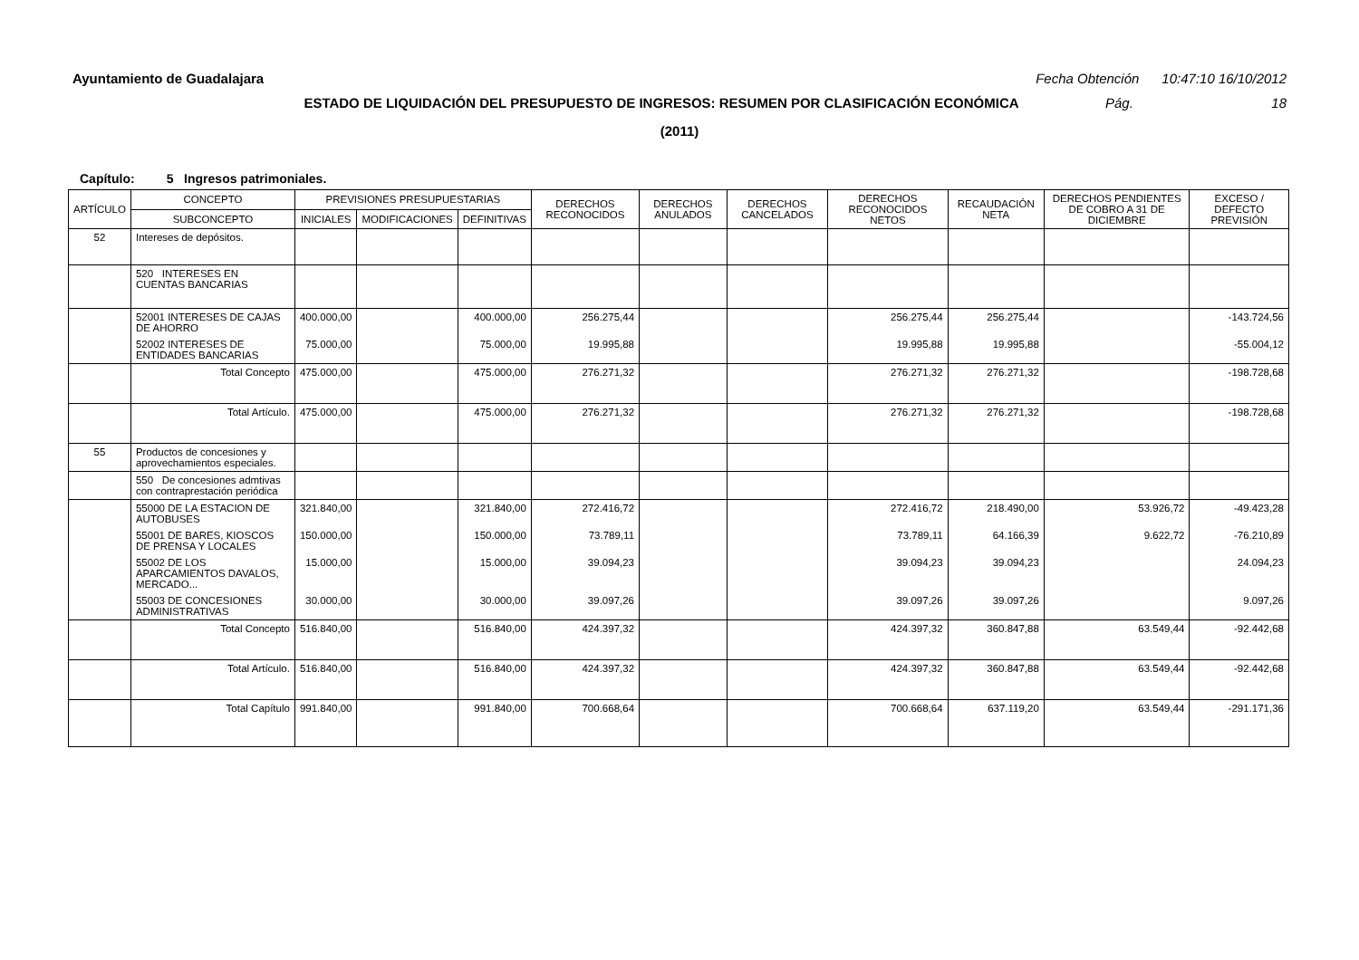Ayuntamiento de Guadalajara Fecha Obtención 10:47:10 16/10/2012
ESTADO DE LIQUIDACIÓN DEL PRESUPUESTO DE INGRESOS: RESUMEN POR CLASIFICACIÓN ECONÓMICA Pág. 18
(2011)
Capítulo: 5 Ingresos patrimoniales.
| ARTÍCULO | CONCEPTO | PREVISIONES PRESUPUESTARIAS | | | DERECHOS RECONOCIDOS | DERECHOS ANULADOS | DERECHOS CANCELADOS | DERECHOS RECONOCIDOS NETOS | RECAUDACIÓN NETA | DERECHOS PENDIENTES DE COBRO A 31 DE DICIEMBRE | EXCESO / DEFECTO PREVISIÓN |
| --- | --- | --- | --- | --- | --- | --- | --- | --- | --- | --- | --- |
| | SUBCONCEPTO | INICIALES | MODIFICACIONES | DEFINITIVAS | | | | | | | |
| 52 | Intereses de depósitos. | | | | | | | | | | |
| | 520 INTERESES EN CUENTAS BANCARIAS | | | | | | | | | | |
| | 52001 INTERESES DE CAJAS DE AHORRO | 400.000,00 | | 400.000,00 | 256.275,44 | | | 256.275,44 | 256.275,44 | | -143.724,56 |
| | 52002 INTERESES DE ENTIDADES BANCARIAS | 75.000,00 | | 75.000,00 | 19.995,88 | | | 19.995,88 | 19.995,88 | | -55.004,12 |
| | Total Concepto | 475.000,00 | | 475.000,00 | 276.271,32 | | | 276.271,32 | 276.271,32 | | -198.728,68 |
| | Total Artículo. | 475.000,00 | | 475.000,00 | 276.271,32 | | | 276.271,32 | 276.271,32 | | -198.728,68 |
| 55 | Productos de concesiones y aprovechamientos especiales. | | | | | | | | | | |
| | 550 De concesiones admtivas con contraprestación periódica | | | | | | | | | | |
| | 55000 DE LA ESTACION DE AUTOBUSES | 321.840,00 | | 321.840,00 | 272.416,72 | | | 272.416,72 | 218.490,00 | 53.926,72 | -49.423,28 |
| | 55001 DE BARES, KIOSCOS DE PRENSA Y LOCALES | 150.000,00 | | 150.000,00 | 73.789,11 | | | 73.789,11 | 64.166,39 | 9.622,72 | -76.210,89 |
| | 55002 DE LOS APARCAMIENTOS DAVALOS, MERCADO... | 15.000,00 | | 15.000,00 | 39.094,23 | | | 39.094,23 | 39.094,23 | | 24.094,23 |
| | 55003 DE CONCESIONES ADMINISTRATIVAS | 30.000,00 | | 30.000,00 | 39.097,26 | | | 39.097,26 | 39.097,26 | | 9.097,26 |
| | Total Concepto | 516.840,00 | | 516.840,00 | 424.397,32 | | | 424.397,32 | 360.847,88 | 63.549,44 | -92.442,68 |
| | Total Artículo. | 516.840,00 | | 516.840,00 | 424.397,32 | | | 424.397,32 | 360.847,88 | 63.549,44 | -92.442,68 |
| | Total Capítulo | 991.840,00 | | 991.840,00 | 700.668,64 | | | 700.668,64 | 637.119,20 | 63.549,44 | -291.171,36 |